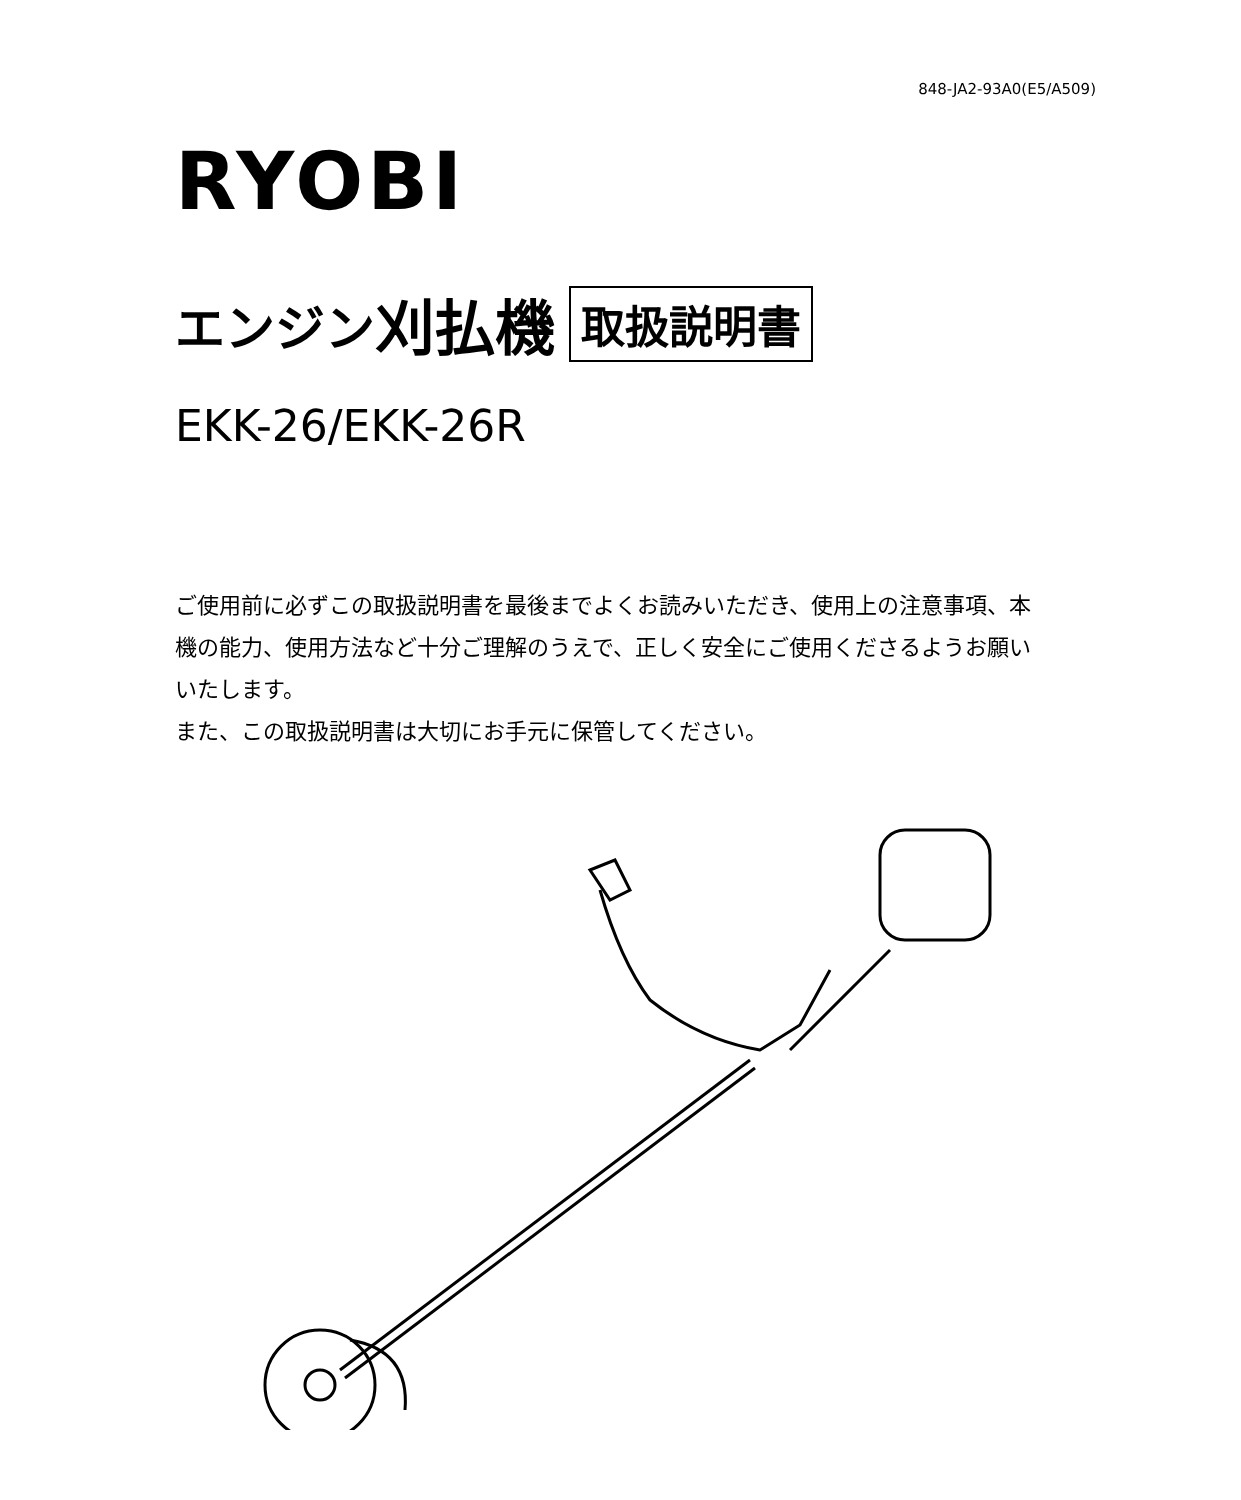848-JA2-93A0(E5/A509)
RYOBI
エンジン 刈払機 取扱説明書
EKK-26/EKK-26R
ご使用前に必ずこの取扱説明書を最後までよくお読みいただき、使用上の注意事項、本機の能力、使用方法など十分ご理解のうえで、正しく安全にご使用くださるようお願いいたします。
また、この取扱説明書は大切にお手元に保管してください。